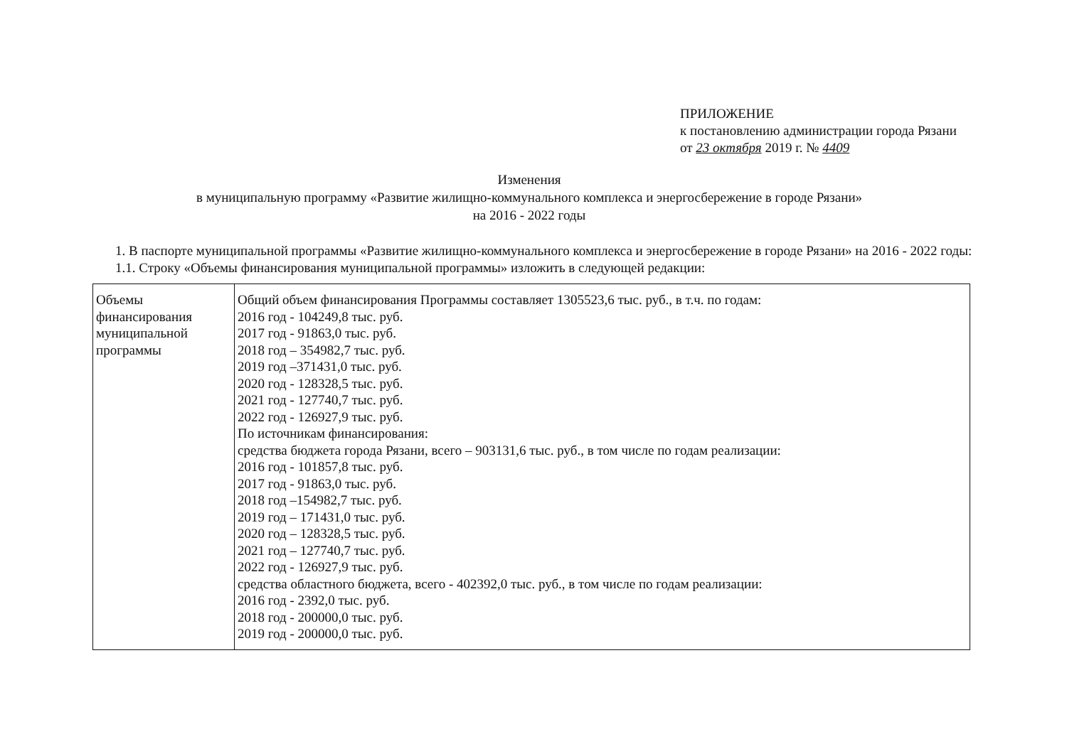ПРИЛОЖЕНИЕ
к постановлению администрации города Рязани
от 23 октября 2019 г. № 4409
Изменения
в муниципальную программу «Развитие жилищно-коммунального комплекса и энергосбережение в городе Рязани»
на 2016 - 2022 годы
1. В паспорте муниципальной программы «Развитие жилищно-коммунального комплекса и энергосбережение в городе Рязани» на 2016 - 2022 годы:
1.1. Строку «Объемы финансирования муниципальной программы» изложить в следующей редакции:
| Объемы финансирования муниципальной программы | Общий объем финансирования Программы составляет 1305523,6 тыс. руб., в т.ч. по годам: 2016 год - 104249,8 тыс. руб. 2017 год - 91863,0 тыс. руб. 2018 год – 354982,7 тыс. руб. 2019 год –371431,0 тыс. руб. 2020 год - 128328,5 тыс. руб. 2021 год - 127740,7 тыс. руб. 2022 год - 126927,9 тыс. руб. По источникам финансирования: средства бюджета города Рязани, всего – 903131,6 тыс. руб., в том числе по годам реализации: 2016 год - 101857,8 тыс. руб. 2017 год - 91863,0 тыс. руб. 2018 год –154982,7 тыс. руб. 2019 год – 171431,0 тыс. руб. 2020 год – 128328,5 тыс. руб. 2021 год – 127740,7 тыс. руб. 2022 год - 126927,9 тыс. руб. средства областного бюджета, всего - 402392,0 тыс. руб., в том числе по годам реализации: 2016 год - 2392,0 тыс. руб. 2018 год - 200000,0 тыс. руб. 2019 год - 200000,0 тыс. руб. |